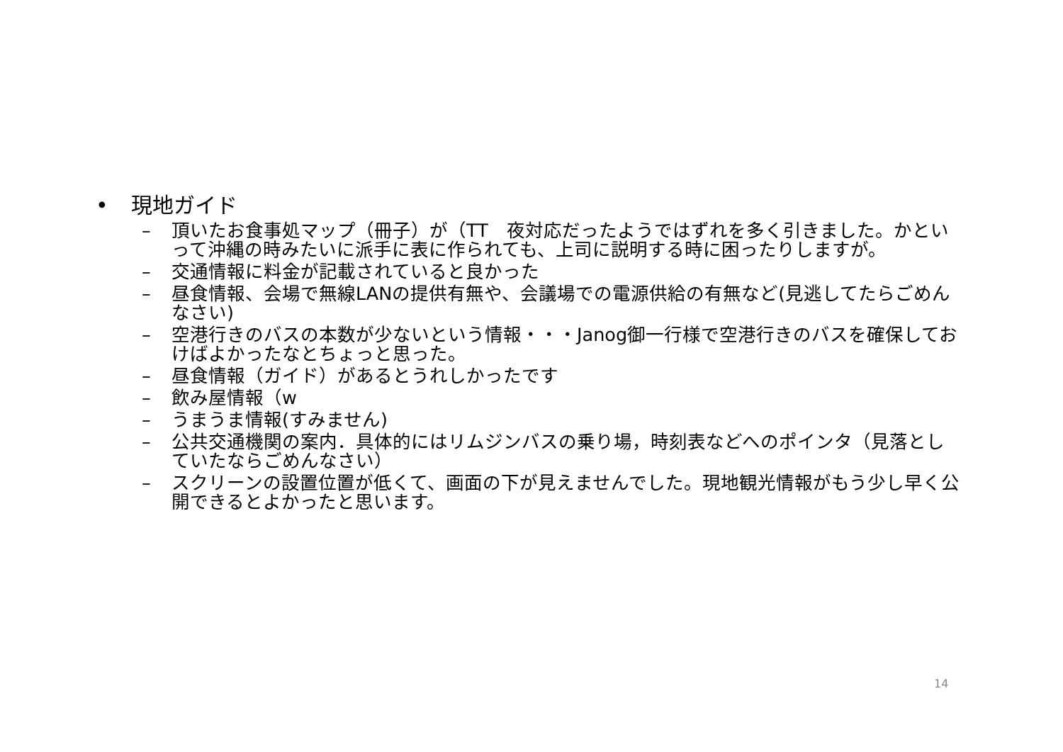• 現地ガイド
– 頂いたお食事処マップ（冊子）が（TT　夜対応だったようではずれを多く引きました。かといって沖縄の時みたいに派手に表に作られても、上司に説明する時に困ったりしますが。
– 交通情報に料金が記載されていると良かった
– 昼食情報、会場で無線LANの提供有無や、会議場での電源供給の有無など(見逃してたらごめんなさい)
– 空港行きのバスの本数が少ないという情報・・・Janog御一行様で空港行きのバスを確保しておけばよかったなとちょっと思った。
– 昼食情報（ガイド）があるとうれしかったです
– 飲み屋情報（w
– うまうま情報(すみません)
– 公共交通機関の案内．具体的にはリムジンバスの乗り場，時刻表などへのポインタ（見落としていたならごめんなさい）
– スクリーンの設置位置が低くて、画面の下が見えませんでした。現地観光情報がもう少し早く公開できるとよかったと思います。
14